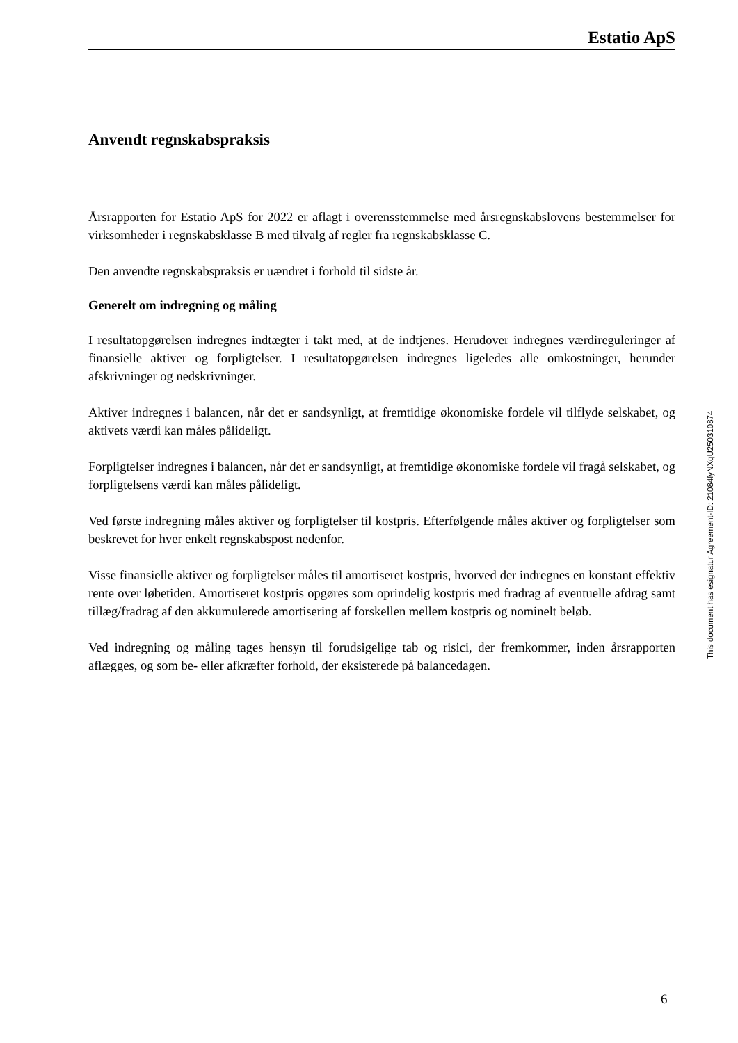Estatio ApS
Anvendt regnskabspraksis
Årsrapporten for Estatio ApS for 2022 er aflagt i overensstemmelse med årsregnskabslovens bestemmelser for virksomheder i regnskabsklasse B med tilvalg af regler fra regnskabsklasse C.
Den anvendte regnskabspraksis er uændret i forhold til sidste år.
Generelt om indregning og måling
I resultatopgørelsen indregnes indtægter i takt med, at de indtjenes. Herudover indregnes værdi­reguleringer af finansielle aktiver og forpligtelser. I resultatopgørelsen indregnes ligeledes alle omkostninger, herunder afskrivninger og nedskrivninger.
Aktiver indregnes i balancen, når det er sandsynligt, at fremtidige økonomiske fordele vil tilflyde selskabet, og aktivets værdi kan måles pålideligt.
Forpligtelser indregnes i balancen, når det er sandsynligt, at fremtidige økonomiske fordele vil fragå selskabet, og forpligtelsens værdi kan måles pålideligt.
Ved første indregning måles aktiver og forpligtelser til kostpris. Efterfølgende måles aktiver og forpligtelser som beskrevet for hver enkelt regnskabspost nedenfor.
Visse finansielle aktiver og forpligtelser måles til amortiseret kostpris, hvorved der indregnes en konstant effektiv rente over løbetiden. Amortiseret kostpris opgøres som oprindelig kostpris med fradrag af eventuelle afdrag samt tillæg/fradrag af den akkumulerede amortisering af forskellen mellem kostpris og nominelt beløb.
Ved indregning og måling tages hensyn til forudsigelige tab og risici, der fremkommer, inden årsrapporten aflægges, og som be- eller afkræfter forhold, der eksisterede på balancedagen.
This document has esignatur Agreement-ID: 21084fyNXqU250310874
6